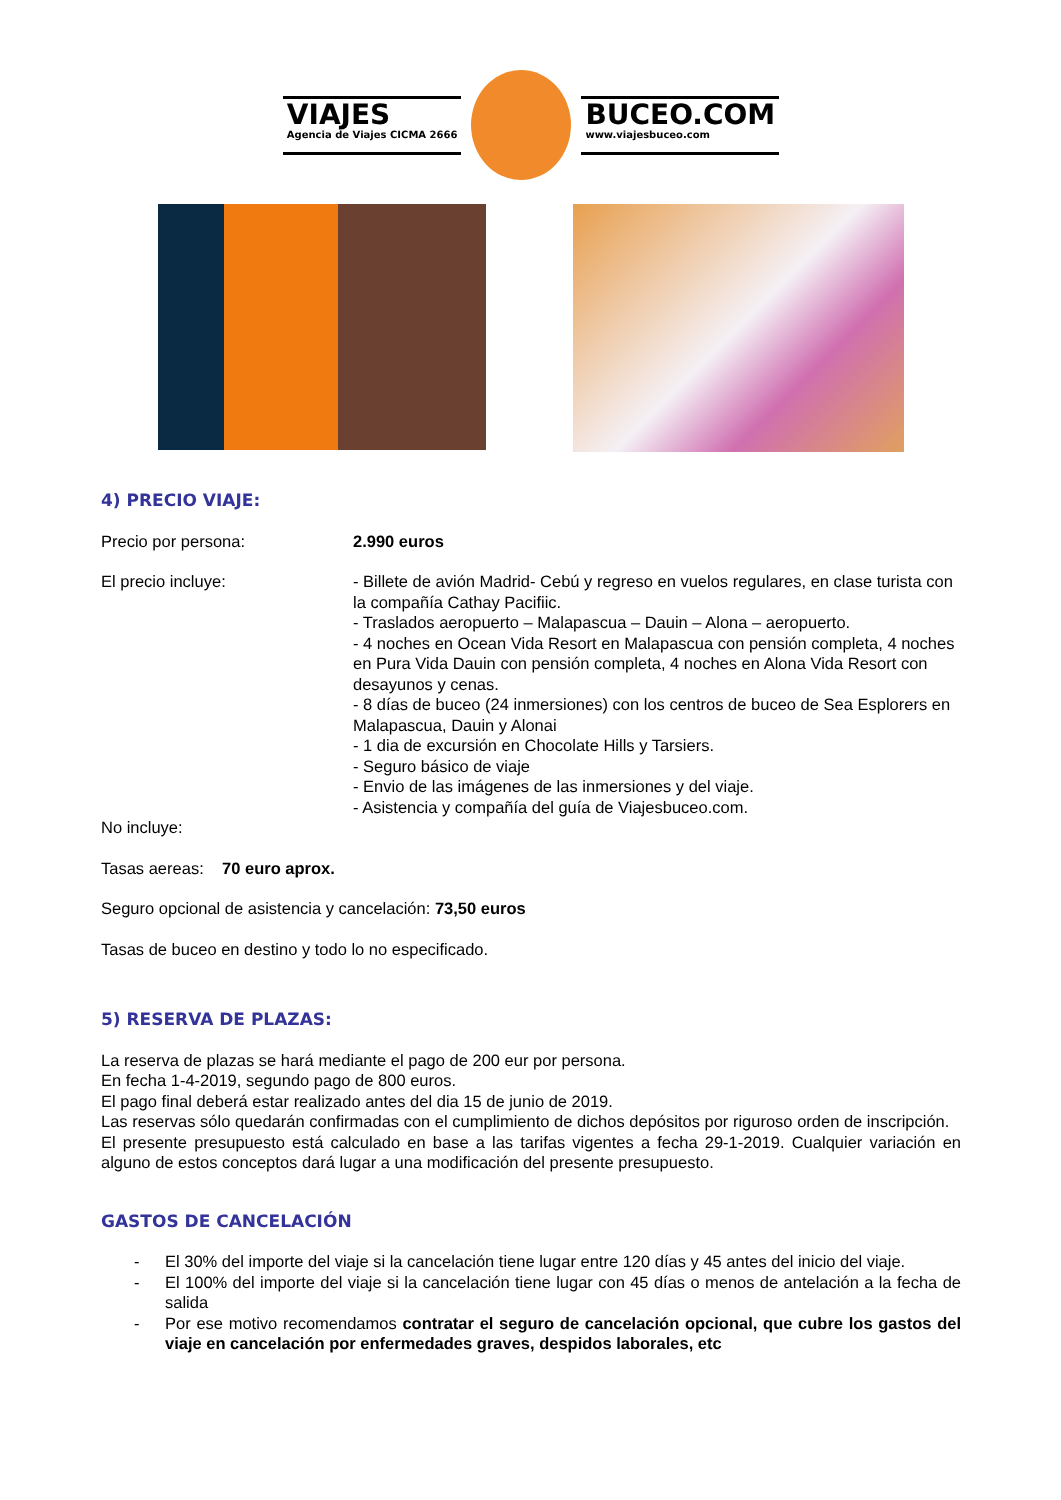VIAJES
Agencia de Viajes CICMA 2666
BUCEO.COM
www.viajesbuceo.com
4) PRECIO VIAJE:
Precio por persona: 2.990 euros
El precio incluye: - Billete de avión Madrid- Cebú y regreso en vuelos regulares, en clase turista con la compañía Cathay Pacifiic.
- Traslados aeropuerto – Malapascua – Dauin – Alona – aeropuerto.
- 4 noches en Ocean Vida Resort en Malapascua con pensión completa, 4 noches en Pura Vida Dauin con pensión completa, 4 noches en Alona Vida Resort con desayunos y cenas.
- 8 días de buceo (24 inmersiones) con los centros de buceo de Sea Esplorers en Malapascua, Dauin y Alonai
- 1 dia de excursión en Chocolate Hills y Tarsiers.
- Seguro básico de viaje
- Envio de las imágenes de las inmersiones y del viaje.
- Asistencia y compañía del guía de Viajesbuceo.com.
No incluye:
Tasas aereas: 70 euro aprox.
Seguro opcional de asistencia y cancelación: 73,50 euros
Tasas de buceo en destino y todo lo no especificado.
5) RESERVA DE PLAZAS:
La reserva de plazas se hará mediante el pago de 200 eur por persona.
En fecha 1-4-2019, segundo pago de 800 euros.
El pago final deberá estar realizado antes del dia 15 de junio de 2019.
Las reservas sólo quedarán confirmadas con el cumplimiento de dichos depósitos por riguroso orden de inscripción.
El presente presupuesto está calculado en base a las tarifas vigentes a fecha 29-1-2019. Cualquier variación en alguno de estos conceptos dará lugar a una modificación del presente presupuesto.
GASTOS DE CANCELACIÓN
- El 30% del importe del viaje si la cancelación tiene lugar entre 120 días y 45 antes del inicio del viaje.
- El 100% del importe del viaje si la cancelación tiene lugar con 45 días o menos de antelación a la fecha de salida
- Por ese motivo recomendamos contratar el seguro de cancelación opcional, que cubre los gastos del viaje en cancelación por enfermedades graves, despidos laborales, etc